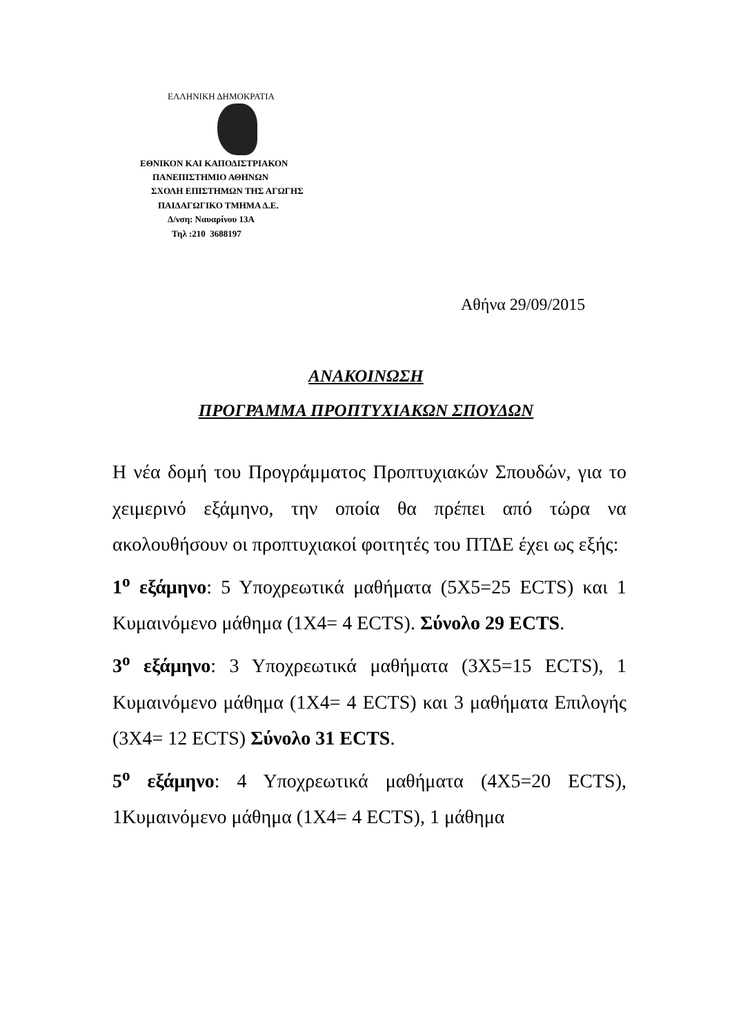ΕΛΛΗΝΙΚΗ ΔΗΜΟΚΡΑΤΙΑ
ΕΘΝΙΚΟΝ ΚΑΙ ΚΑΠΟΔΙΣΤΡΙΑΚΟΝ
ΠΑΝΕΠΙΣΤΗΜΙΟ ΑΘΗΝΩΝ
ΣΧΟΛΗ ΕΠΙΣΤΗΜΩΝ ΤΗΣ ΑΓΩΓΗΣ
ΠΑΙΔΑΓΩΓΙΚΟ ΤΜΗΜΑ Δ.Ε.
Δ/νση: Ναυαρίνου 13Α
Τηλ :210 3688197
Αθήνα 29/09/2015
ΑΝΑΚΟΙΝΩΣΗ
ΠΡΟΓΡΑΜΜΑ ΠΡΟΠΤΥΧΙΑΚΩΝ ΣΠΟΥΔΩΝ
Η νέα δομή του Προγράμματος Προπτυχιακών Σπουδών, για το χειμερινό εξάμηνο, την οποία θα πρέπει από τώρα να ακολουθήσουν οι προπτυχιακοί φοιτητές του ΠΤΔΕ έχει ως εξής:
1<sup>ο</sup> εξάμηνο: 5 Υποχρεωτικά μαθήματα (5Χ5=25 ECTS) και 1 Κυμαινόμενο μάθημα (1Χ4= 4 ECTS). Σύνολο 29 ECTS.
3<sup>ο</sup> εξάμηνο: 3 Υποχρεωτικά μαθήματα (3Χ5=15 ECTS), 1 Κυμαινόμενο μάθημα (1Χ4= 4 ECTS) και 3 μαθήματα Επιλογής (3Χ4= 12 ECTS) Σύνολο 31 ECTS.
5<sup>ο</sup> εξάμηνο: 4 Υποχρεωτικά μαθήματα (4Χ5=20 ECTS), 1Κυμαινόμενο μάθημα (1Χ4= 4 ECTS), 1 μάθημα